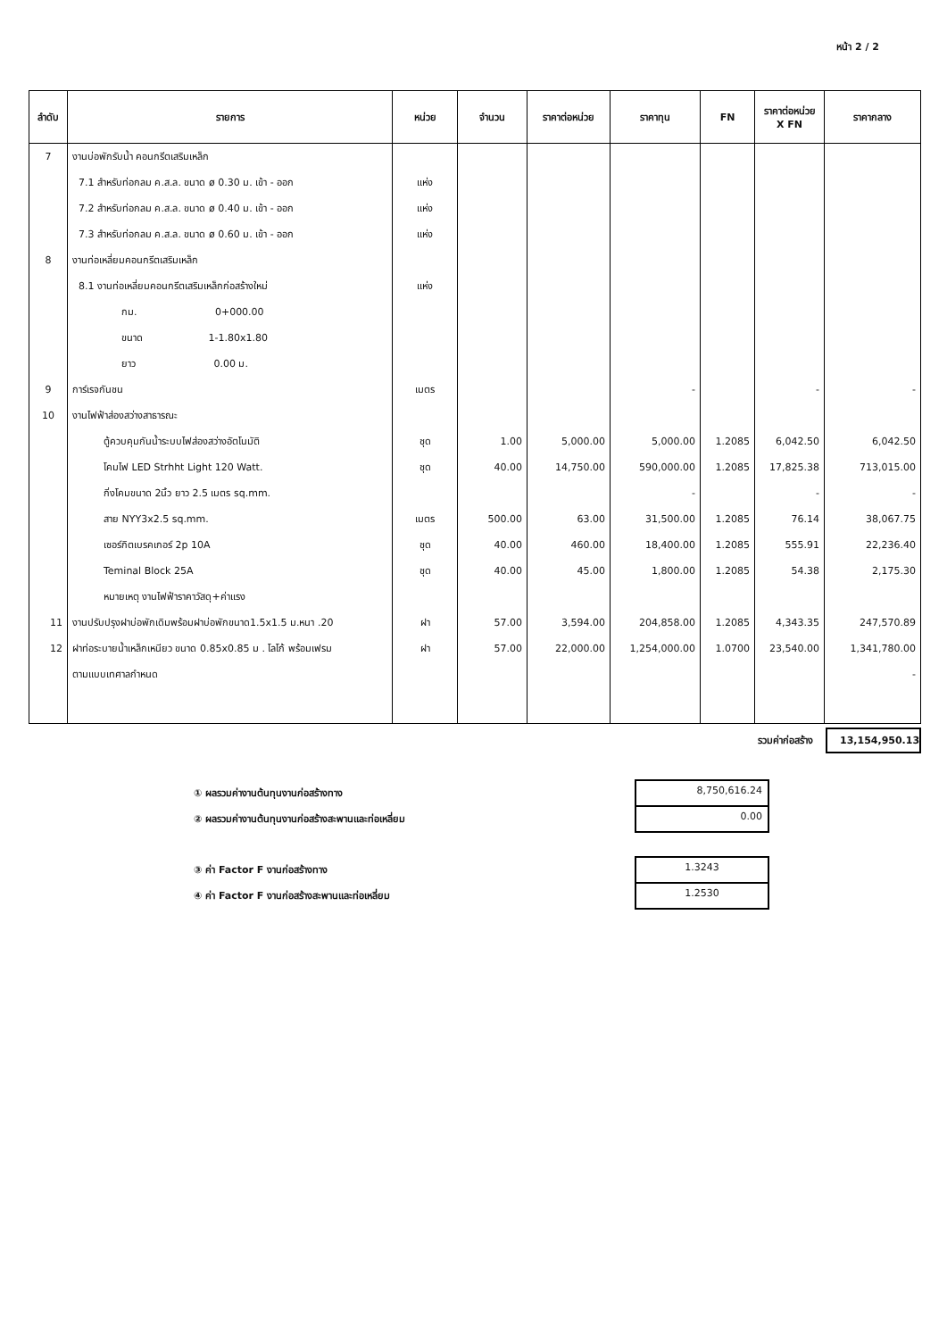หน้า 2 / 2
| ลำดับ | รายการ | หน่วย | จำนวน | ราคาต่อหน่วย | ราคาทุน | FN | ราคาต่อหน่วย X FN | ราคากลาง |
| --- | --- | --- | --- | --- | --- | --- | --- | --- |
| 7 | งานบ่อพักรับน้ำ คอนกรีตเสริมเหล็ก | | | | | | | |
| | 7.1 สำหรับท่อกลม ค.ส.ล. ขนาด ø 0.30 ม. เข้า - ออก | แห่ง | | | | | | |
| | 7.2 สำหรับท่อกลม ค.ส.ล. ขนาด ø 0.40 ม. เข้า - ออก | แห่ง | | | | | | |
| | 7.3 สำหรับท่อกลม ค.ส.ล. ขนาด ø 0.60 ม. เข้า - ออก | แห่ง | | | | | | |
| 8 | งานท่อเหลี่ยมคอนกรีตเสริมเหล็ก | | | | | | | |
| | 8.1 งานท่อเหลี่ยมคอนกรีตเสริมเหล็กก่อสร้างใหม่ | แห่ง | | | | | | |
| | กม. 0+000.00 | | | | | | | |
| | ขนาด 1-1.80x1.80 | | | | | | | |
| | ยาว 0.00 ม. | | | | | | | |
| 9 | การ์เรจกันชน | เมตร | | | - | | - | - |
| 10 | งานไฟฟ้าส่องสว่างสาธารณะ | | | | | | | |
| | ตู้ควบคุมกันน้ำระบบไฟส่องสว่างอัตโนมัติ | ชุด | 1.00 | 5,000.00 | 5,000.00 | 1.2085 | 6,042.50 | 6,042.50 |
| | โคมไฟ LED Strhht Light 120 Watt. | ชุด | 40.00 | 14,750.00 | 590,000.00 | 1.2085 | 17,825.38 | 713,015.00 |
| | กิ่งโคมขนาด 2นิ้ว ยาว 2.5 เมตร sq.mm. | | | | - | | - | - |
| | สาย NYY3x2.5 sq.mm. | เมตร | 500.00 | 63.00 | 31,500.00 | 1.2085 | 76.14 | 38,067.75 |
| | เซอร์กิตเบรคเกอร์ 2p 10A | ชุด | 40.00 | 460.00 | 18,400.00 | 1.2085 | 555.91 | 22,236.40 |
| | Teminal Block 25A | ชุด | 40.00 | 45.00 | 1,800.00 | 1.2085 | 54.38 | 2,175.30 |
| | หมายเหตุ งานไฟฟ้าราคาวัสดุ+ค่าแรง | | | | | | | |
| 11 | งานปรับปรุงฝาบ่อพักเดิมพร้อมฝาบ่อพักขนาด1.5x1.5 ม.หนา .20 | ฝา | 57.00 | 3,594.00 | 204,858.00 | 1.2085 | 4,343.35 | 247,570.89 |
| 12 | ฝาท่อระบายน้ำเหล็กเหนียว ขนาด 0.85x0.85 ม . โลโก้ พร้อมเฟรม | ฝา | 57.00 | 22,000.00 | 1,254,000.00 | 1.0700 | 23,540.00 | 1,341,780.00 |
| | ตามแบบเทศาลกำหนด | | | | | | | - |
รวมค่าก่อสร้าง 13,154,950.13
① ผลรวมค่างานต้นทุนงานก่อสร้างทาง 8,750,616.24
② ผลรวมค่างานต้นทุนงานก่อสร้างสะพานและท่อเหลี่ยม 0.00
③ ค่า Factor F งานก่อสร้างทาง 1.3243
④ ค่า Factor F งานก่อสร้างสะพานและท่อเหลี่ยม 1.2530